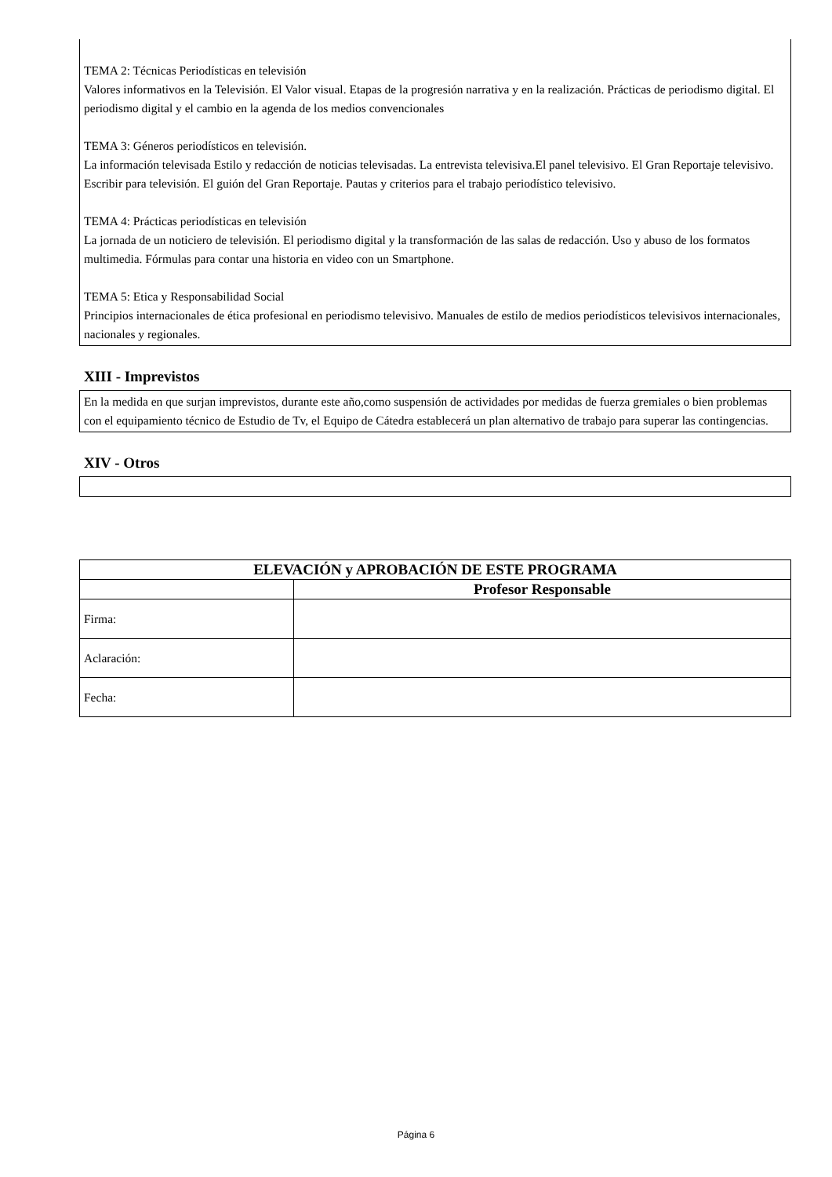TEMA 2: Técnicas Periodísticas en televisión
Valores informativos en la Televisión. El Valor visual. Etapas de la progresión narrativa y en la realización. Prácticas de periodismo digital. El periodismo digital y el cambio en la agenda de los medios convencionales
TEMA 3: Géneros periodísticos en televisión.
La información televisada Estilo y redacción de noticias televisadas. La entrevista televisiva.El panel televisivo. El Gran Reportaje televisivo. Escribir para televisión. El guión del Gran Reportaje. Pautas y criterios para el trabajo periodístico televisivo.
TEMA 4: Prácticas periodísticas en televisión
La jornada de un noticiero de televisión. El periodismo digital y la transformación de las salas de redacción. Uso y abuso de los formatos multimedia. Fórmulas para contar una historia en video con un Smartphone.
TEMA 5: Etica y Responsabilidad Social
Principios internacionales de ética profesional en periodismo televisivo. Manuales de estilo de medios periodísticos televisivos internacionales, nacionales y regionales.
XIII - Imprevistos
En la medida en que surjan imprevistos, durante este año,como suspensión de actividades por medidas de fuerza gremiales o bien problemas con el equipamiento técnico de Estudio de Tv, el Equipo de Cátedra establecerá un plan alternativo de trabajo para superar las contingencias.
XIV - Otros
| ELEVACIÓN y APROBACIÓN DE ESTE PROGRAMA | |
| --- | --- |
| | Profesor Responsable |
| Firma: | |
| Aclaración: | |
| Fecha: | |
Página 6